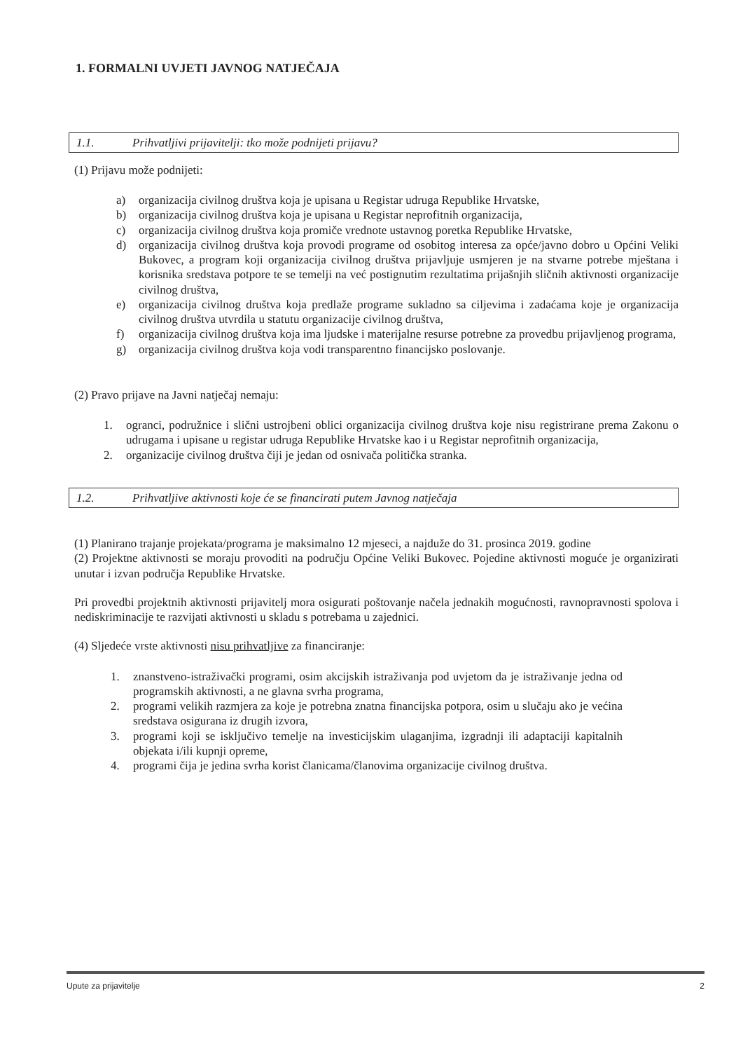1. FORMALNI UVJETI JAVNOG NATJEČAJA
1.1. Prihvatljivi prijavitelji: tko može podnijeti prijavu?
(1) Prijavu može podnijeti:
a) organizacija civilnog društva koja je upisana u Registar udruga Republike Hrvatske,
b) organizacija civilnog društva koja je upisana u Registar neprofitnih organizacija,
c) organizacija civilnog društva koja promiče vrednote ustavnog poretka Republike Hrvatske,
d) organizacija civilnog društva koja provodi programe od osobitog interesa za opće/javno dobro u Općini Veliki Bukovec, a program koji organizacija civilnog društva prijavljuje usmjeren je na stvarne potrebe mještana i korisnika sredstava potpore te se temelji na već postignutim rezultatima prijašnjih sličnih aktivnosti organizacije civilnog društva,
e) organizacija civilnog društva koja predlaže programe sukladno sa ciljevima i zadaćama koje je organizacija civilnog društva utvrdila u statutu organizacije civilnog društva,
f) organizacija civilnog društva koja ima ljudske i materijalne resurse potrebne za provedbu prijavljenog programa,
g) organizacija civilnog društva koja vodi transparentno financijsko poslovanje.
(2) Pravo prijave na Javni natječaj nemaju:
1. ogranci, podružnice i slični ustrojbeni oblici organizacija civilnog društva koje nisu registrirane prema Zakonu o udrugama i upisane u registar udruga Republike Hrvatske kao i u Registar neprofitnih organizacija,
2. organizacije civilnog društva čiji je jedan od osnivača politička stranka.
1.2. Prihvatljive aktivnosti koje će se financirati putem Javnog natječaja
(1) Planirano trajanje projekata/programa je maksimalno 12 mjeseci, a najduže do 31. prosinca 2019. godine
(2) Projektne aktivnosti se moraju provoditi na području Općine Veliki Bukovec. Pojedine aktivnosti moguće je organizirati unutar i izvan područja Republike Hrvatske.
Pri provedbi projektnih aktivnosti prijavitelj mora osigurati poštovanje načela jednakih mogućnosti, ravnopravnosti spolova i nediskriminacije te razvijati aktivnosti u skladu s potrebama u zajednici.
(4) Sljedeće vrste aktivnosti nisu prihvatljive za financiranje:
1. znanstveno-istraživački programi, osim akcijskih istraživanja pod uvjetom da je istraživanje jedna od programskih aktivnosti, a ne glavna svrha programa,
2. programi velikih razmjera za koje je potrebna znatna financijska potpora, osim u slučaju ako je većina sredstava osigurana iz drugih izvora,
3. programi koji se isključivo temelje na investicijskim ulaganjima, izgradnji ili adaptaciji kapitalnih objekata i/ili kupnji opreme,
4. programi čija je jedina svrha korist članicama/članovima organizacije civilnog društva.
Upute za prijavitelje 2